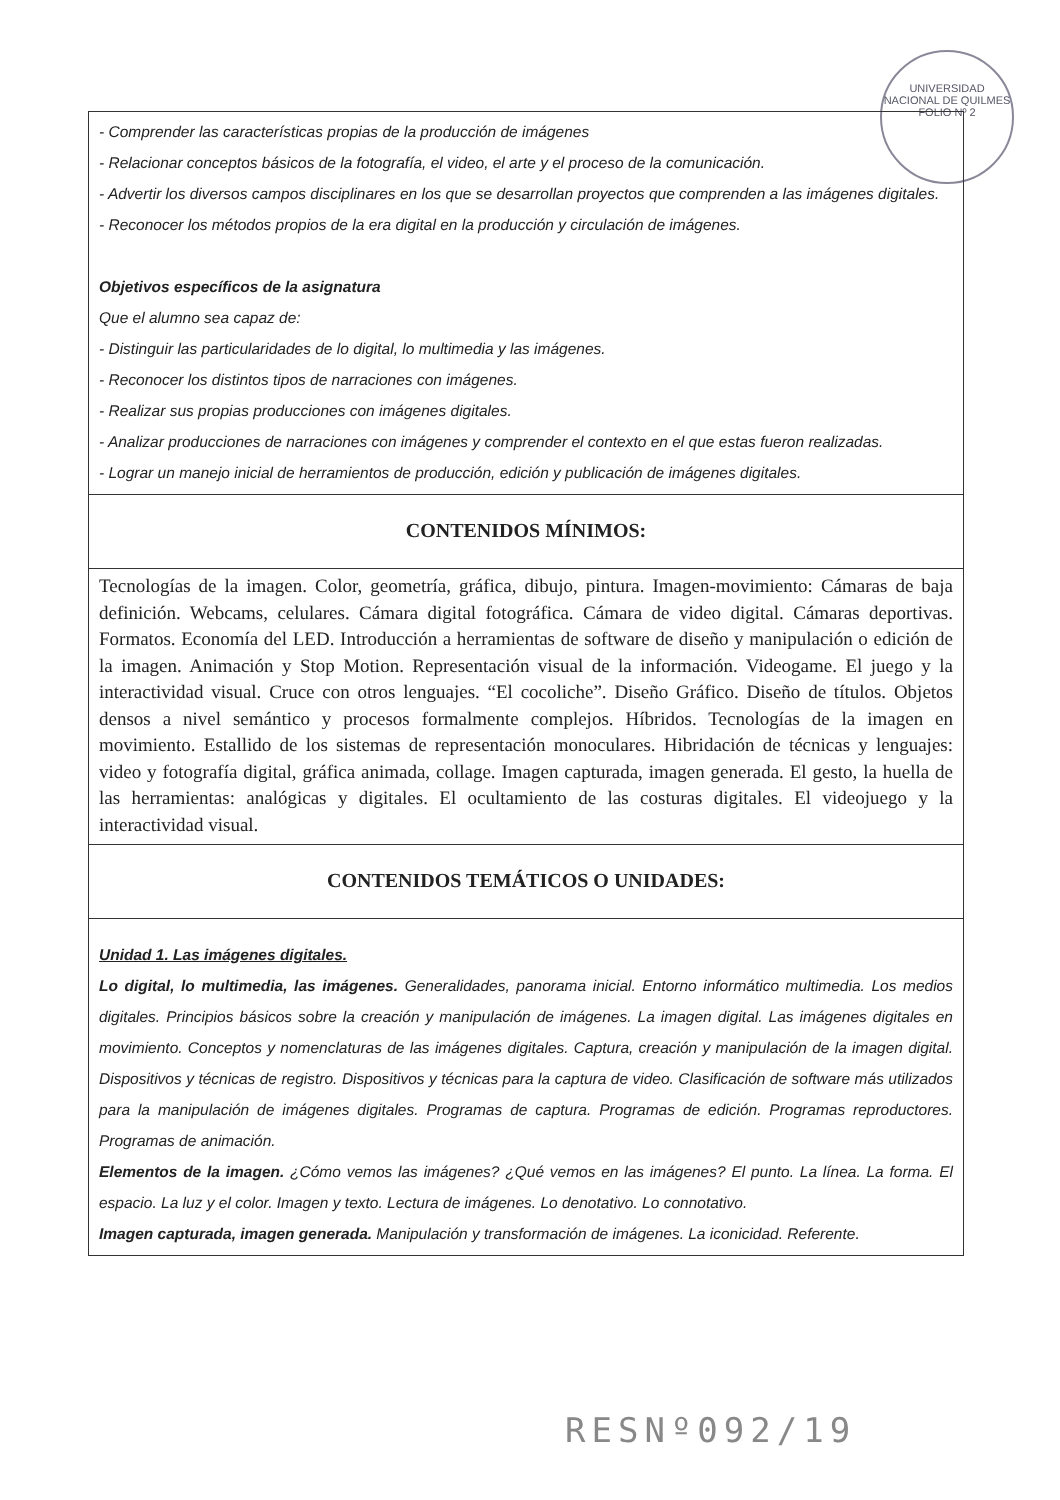UNIVERSIDAD NACIONAL DE QUILMES
FOLIO Nº 2
- Comprender las características propias de la producción de imágenes
- Relacionar conceptos básicos de la fotografía, el video, el arte y el proceso de la comunicación.
- Advertir los diversos campos disciplinares en los que se desarrollan proyectos que comprenden a las imágenes digitales.
- Reconocer los métodos propios de la era digital en la producción y circulación de imágenes.
Objetivos específicos de la asignatura
Que el alumno sea capaz de:
- Distinguir las particularidades de lo digital, lo multimedia y las imágenes.
- Reconocer los distintos tipos de narraciones con imágenes.
- Realizar sus propias producciones con imágenes digitales.
- Analizar producciones de narraciones con imágenes y comprender el contexto en el que estas fueron realizadas.
- Lograr un manejo inicial de herramientos de producción, edición y publicación de imágenes digitales.
CONTENIDOS MÍNIMOS:
Tecnologías de la imagen. Color, geometría, gráfica, dibujo, pintura. Imagen-movimiento: Cámaras de baja definición. Webcams, celulares. Cámara digital fotográfica. Cámara de video digital. Cámaras deportivas. Formatos. Economía del LED. Introducción a herramientas de software de diseño y manipulación o edición de la imagen. Animación y Stop Motion. Representación visual de la información. Videogame. El juego y la interactividad visual. Cruce con otros lenguajes. “El cocoliche”. Diseño Gráfico. Diseño de títulos. Objetos densos a nivel semántico y procesos formalmente complejos. Híbridos. Tecnologías de la imagen en movimiento. Estallido de los sistemas de representación monoculares. Hibridación de técnicas y lenguajes: video y fotografía digital, gráfica animada, collage. Imagen capturada, imagen generada. El gesto, la huella de las herramientas: analógicas y digitales. El ocultamiento de las costuras digitales. El videojuego y la interactividad visual.
CONTENIDOS TEMÁTICOS O UNIDADES:
Unidad 1. Las imágenes digitales.
Lo digital, lo multimedia, las imágenes. Generalidades, panorama inicial. Entorno informático multimedia. Los medios digitales. Principios básicos sobre la creación y manipulación de imágenes. La imagen digital. Las imágenes digitales en movimiento. Conceptos y nomenclaturas de las imágenes digitales. Captura, creación y manipulación de la imagen digital. Dispositivos y técnicas de registro. Dispositivos y técnicas para la captura de video. Clasificación de software más utilizados para la manipulación de imágenes digitales. Programas de captura. Programas de edición. Programas reproductores. Programas de animación.
Elementos de la imagen. ¿Cómo vemos las imágenes? ¿Qué vemos en las imágenes? El punto. La línea. La forma. El espacio. La luz y el color. Imagen y texto. Lectura de imágenes. Lo denotativo. Lo connotativo.
Imagen capturada, imagen generada. Manipulación y transformación de imágenes. La iconicidad. Referente.
RESNº092/19